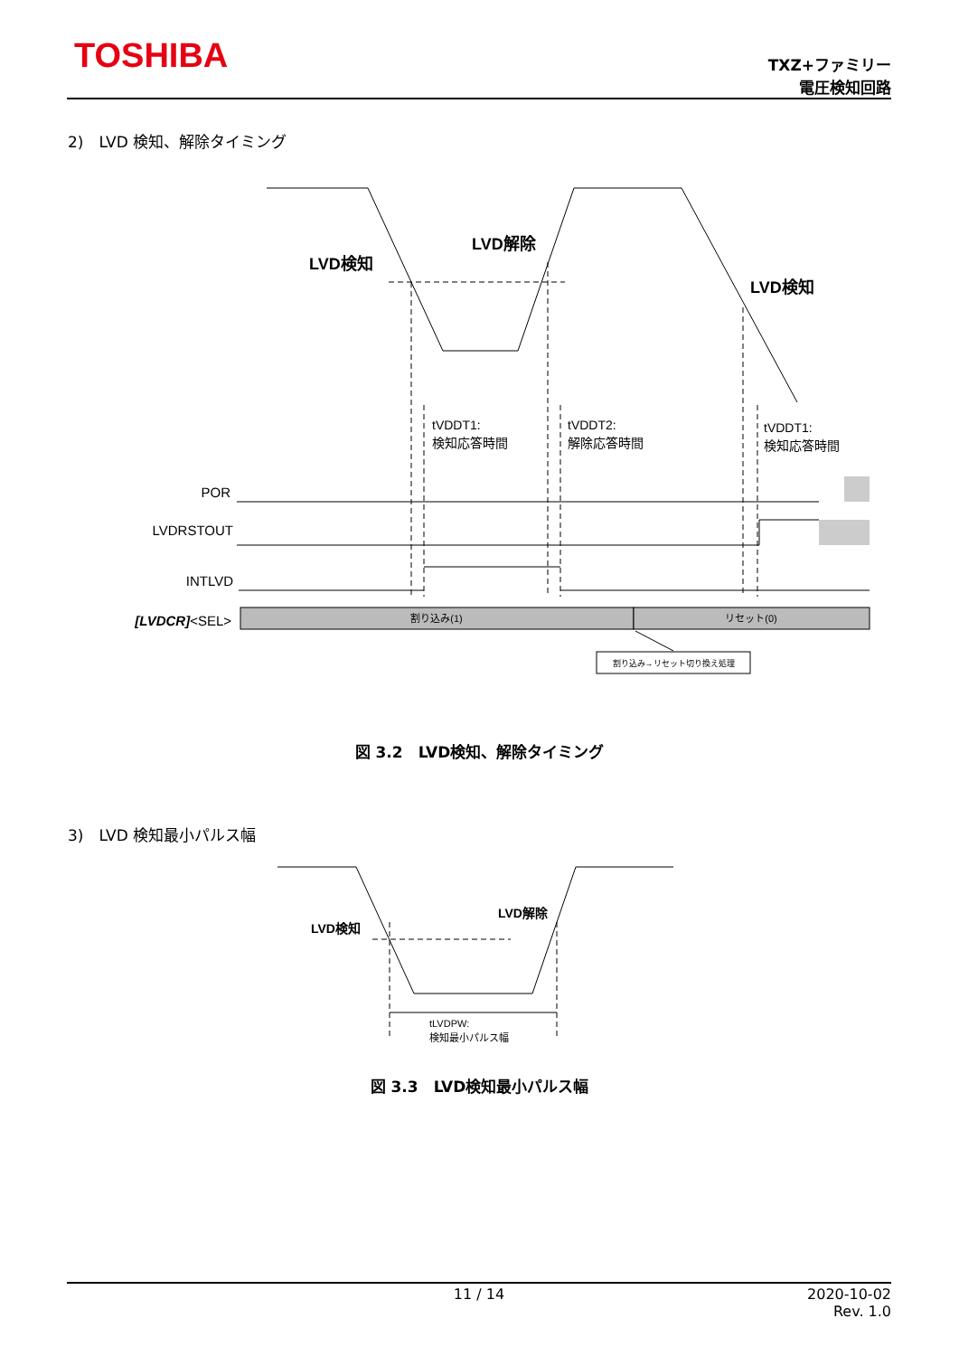TOSHIBA
TXZ+ファミリー
電圧検知回路
2)　LVD 検知、解除タイミング
LVD検知
LVD解除
LVD検知
tVDDT1:
検知応答時間
tVDDT2:
解除応答時間
tVDDT1:
検知応答時間
POR
LVDRSTOUT
INTLVD
[LVDCR]<SEL>
割り込み(1)
リセット(0)
割り込み→リセット切り換え処理
図 3.2　LVD検知、解除タイミング
3)　LVD 検知最小パルス幅
LVD検知
LVD解除
tLVDPW:
検知最小パルス幅
図 3.3　LVD検知最小パルス幅
11 / 14
2020-10-02
Rev. 1.0